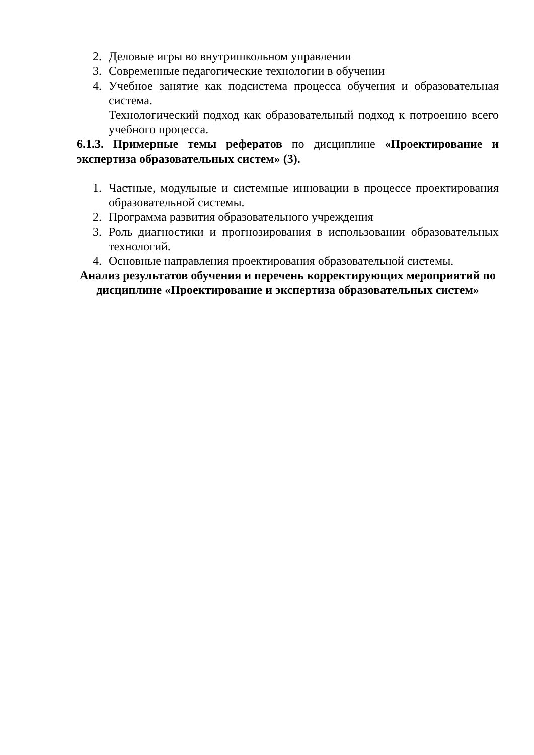2. Деловые игры во внутришкольном управлении
3. Современные педагогические технологии в обучении
4. Учебное занятие как подсистема процесса обучения и образовательная система.
Технологический подход как образовательный подход к потроению всего учебного процесса.
6.1.3. Примерные темы рефератов по дисциплине «Проектирование и экспертиза образовательных систем» (3).
1. Частные, модульные и системные инновации в процессе проектирования образовательной системы.
2. Программа развития образовательного учреждения
3. Роль диагностики и прогнозирования в использовании образовательных технологий.
4. Основные направления проектирования образовательной системы.
Анализ результатов обучения и перечень корректирующих мероприятий по дисциплине «Проектирование и экспертиза образовательных систем»